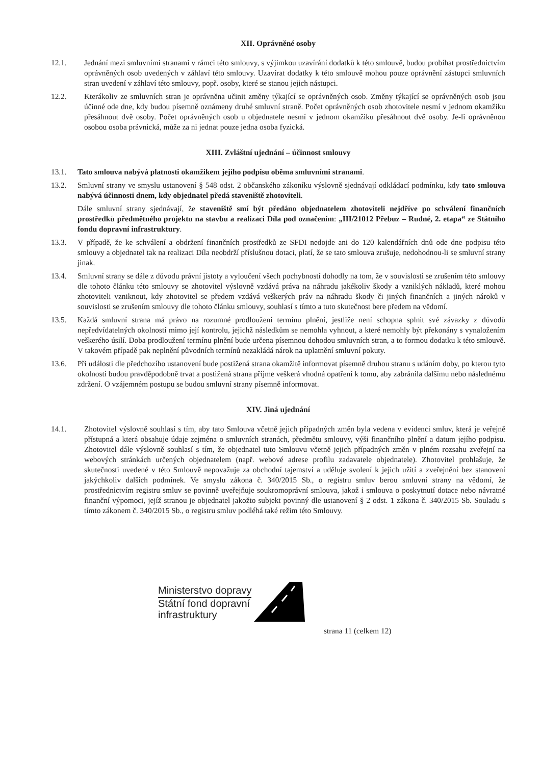XII. Oprávněné osoby
12.1. Jednání mezi smluvními stranami v rámci této smlouvy, s výjimkou uzavírání dodatků k této smlouvě, budou probíhat prostřednictvím oprávněných osob uvedených v záhlaví této smlouvy. Uzavírat dodatky k této smlouvě mohou pouze oprávnění zástupci smluvních stran uvedení v záhlaví této smlouvy, popř. osoby, které se stanou jejich nástupci.
12.2. Kterákoliv ze smluvních stran je oprávněna učinit změny týkající se oprávněných osob. Změny týkající se oprávněných osob jsou účinné ode dne, kdy budou písemně oznámeny druhé smluvní straně. Počet oprávněných osob zhotovitele nesmí v jednom okamžiku přesáhnout dvě osoby. Počet oprávněných osob u objednatele nesmí v jednom okamžiku přesáhnout dvě osoby. Je-li oprávněnou osobou osoba právnická, může za ni jednat pouze jedna osoba fyzická.
XIII. Zvláštní ujednání – účinnost smlouvy
13.1. Tato smlouva nabývá platnosti okamžikem jejího podpisu oběma smluvními stranami.
13.2. Smluvní strany ve smyslu ustanovení § 548 odst. 2 občanského zákoníku výslovně sjednávají odkládací podmínku, kdy tato smlouva nabývá účinnosti dnem, kdy objednatel předá staveniště zhotoviteli.
Dále smluvní strany sjednávají, že staveniště smí být předáno objednatelem zhotoviteli nejdříve po schválení finančních prostředků předmětného projektu na stavbu a realizaci Díla pod označením: „III/21012 Přebuz – Rudné, 2. etapa“ ze Státního fondu dopravní infrastruktury.
13.3. V případě, že ke schválení a obdržení finančních prostředků ze SFDI nedojde ani do 120 kalendářních dnů ode dne podpisu této smlouvy a objednatel tak na realizaci Díla neobdrží příslušnou dotaci, platí, že se tato smlouva zrušuje, nedohodnou-li se smluvní strany jinak.
13.4. Smluvní strany se dále z důvodu právní jistoty a vyloučení všech pochybností dohodly na tom, že v souvislosti se zrušením této smlouvy dle tohoto článku této smlouvy se zhotovitel výslovně vzdává práva na náhradu jakékoliv škody a vzniklých nákladů, které mohou zhotoviteli vzniknout, kdy zhotovitel se předem vzdává veškerých práv na náhradu škody či jiných finančních a jiných nároků v souvislosti se zrušením smlouvy dle tohoto článku smlouvy, souhlasí s tímto a tuto skutečnost bere předem na vědomí.
13.5. Každá smluvní strana má právo na rozumné prodloužení termínu plnění, jestliže není schopna splnit své závazky z důvodů nepředvídatelných okolností mimo její kontrolu, jejichž následkům se nemohla vyhnout, a které nemohly být překonány s vynaložením veškerého úsilí. Doba prodloužení termínu plnění bude určena písemnou dohodou smluvních stran, a to formou dodatku k této smlouvě. V takovém případě pak neplnění původních termínů nezakládá nárok na uplatnění smluvní pokuty.
13.6. Při události dle předchozího ustanovení bude postižená strana okamžitě informovat písemně druhou stranu s udáním doby, po kterou tyto okolnosti budou pravděpodobně trvat a postižená strana přijme veškerá vhodná opatření k tomu, aby zabránila dalšímu nebo následnému zdržení. O vzájemném postupu se budou smluvní strany písemně informovat.
XIV. Jiná ujednání
14.1. Zhotovitel výslovně souhlasí s tím, aby tato Smlouva včetně jejich případných změn byla vedena v evidenci smluv, která je veřejně přístupná a která obsahuje údaje zejména o smluvních stranách, předmětu smlouvy, výši finančního plnění a datum jejího podpisu. Zhotovitel dále výslovně souhlasí s tím, že objednatel tuto Smlouvu včetně jejich případných změn v plném rozsahu zveřejní na webových stránkách určených objednatelem (např. webové adrese profilu zadavatele objednatele). Zhotovitel prohlašuje, že skutečnosti uvedené v této Smlouvě nepovažuje za obchodní tajemství a uděluje svolení k jejich užití a zveřejnění bez stanovení jakýchkoliv dalších podmínek. Ve smyslu zákona č. 340/2015 Sb., o registru smluv berou smluvní strany na vědomí, že prostřednictvím registru smluv se povinně uveřejňuje soukromoprávní smlouva, jakož i smlouva o poskytnutí dotace nebo návratné finanční výpomoci, jejíž stranou je objednatel jakožto subjekt povinný dle ustanovení § 2 odst. 1 zákona č. 340/2015 Sb. Souladu s tímto zákonem č. 340/2015 Sb., o registru smluv podléhá také režim této Smlouvy.
Ministerstvo dopravy
Státní fond dopravní
infrastruktury
strana 11 (celkem 12)